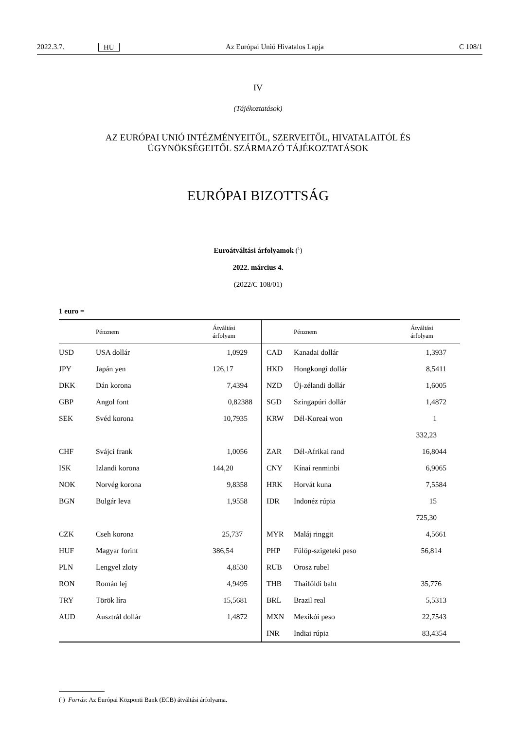2022.3.7. HU Az Európai Unió Hivatalos Lapja C 108/1
IV
(Tájékoztatások)
AZ EURÓPAI UNIÓ INTÉZMÉNYEITŐL, SZERVEITŐL, HIVATALAITÓL ÉS
ÜGYNÖKSÉGEITŐL SZÁRMAZÓ TÁJÉKOZTATÁSOK
EURÓPAI BIZOTTSÁG
Euroátváltási árfolyamok (<sup>1</sup>)
2022. március 4.
(2022/C 108/01)
1 euro =
| | Pénznem | Átváltási árfolyam | | Pénznem | Átváltási árfolyam |
| --- | --- | --- | --- | --- | --- |
| USD | USA dollár | 1,0929 | CAD | Kanadai dollár | 1,3937 |
| JPY | Japán yen | 126,17 | HKD | Hongkongi dollár | 8,5411 |
| DKK | Dán korona | 7,4394 | NZD | Új-zélandi dollár | 1,6005 |
| GBP | Angol font | 0,82388 | SGD | Szingapúri dollár | 1,4872 |
| SEK | Svéd korona | 10,7935 | KRW | Dél-Koreai won | 1 332,23 |
| CHF | Svájci frank | 1,0056 | ZAR | Dél-Afrikai rand | 16,8044 |
| ISK | Izlandi korona | 144,20 | CNY | Kínai renminbi | 6,9065 |
| NOK | Norvég korona | 9,8358 | HRK | Horvát kuna | 7,5584 |
| BGN | Bulgár leva | 1,9558 | IDR | Indonéz rúpia | 15 725,30 |
| CZK | Cseh korona | 25,737 | MYR | Maláj ringgit | 4,5661 |
| HUF | Magyar forint | 386,54 | PHP | Fülöp-szigeteki peso | 56,814 |
| PLN | Lengyel zloty | 4,8530 | RUB | Orosz rubel | |
| RON | Román lej | 4,9495 | THB | Thaiföldi baht | 35,776 |
| TRY | Török líra | 15,5681 | BRL | Brazil real | 5,5313 |
| AUD | Ausztrál dollár | 1,4872 | MXN | Mexikói peso | 22,7543 |
| | | | INR | Indiai rúpia | 83,4354 |
(<sup>1</sup>) Forrás: Az Európai Központi Bank (ECB) átváltási árfolyama.